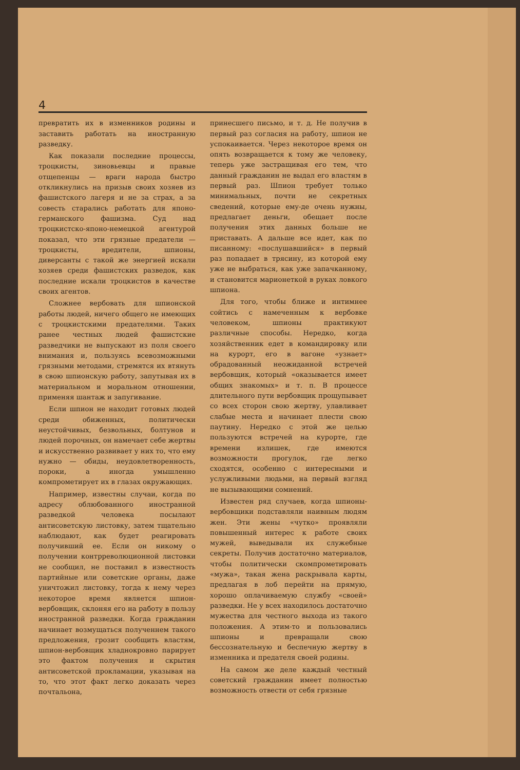4
превратить их в изменников родины и заставить работать на иностранную разведку.
Как показали последние процессы, троцкисты, зиновьевцы и правые отщепенцы — враги народа быстро откликнулись на призыв своих хозяев из фашистского лагеря и не за страх, а за совесть старались работать для японо-германского фашизма. Суд над троцкистско-японо-немецкой агентурой показал, что эти грязные предатели — троцкисты, вредители, шпионы, диверсанты с такой же энергией искали хозяев среди фашистских разведок, как последние искали троцкистов в качестве своих агентов.
Сложнее вербовать для шпионской работы людей, ничего общего не имеющих с троцкистскими предателями. Таких ранее честных людей фашистские разведчики не выпускают из поля своего внимания и, пользуясь всевозможными грязными методами, стремятся их втянуть в свою шпионскую работу, запутывая их в материальном и моральном отношении, применяя шантаж и запугивание.
Если шпион не находит готовых людей среди обиженных, политически неустойчивых, безвольных, болтунов и людей порочных, он намечает себе жертвы и искусственно развивает у них то, что ему нужно — обиды, неудовлетворенность, пороки, а иногда умышленно компрометирует их в глазах окружающих.
Например, известны случаи, когда по адресу облюбованного иностранной разведкой человека посылают антисоветскую листовку, затем тщательно наблюдают, как будет реагировать получивший ее. Если он никому о получении контрреволюционной листовки не сообщил, не поставил в известность партийные или советские органы, даже уничтожил листовку, тогда к нему через некоторое время является шпион-вербовщик, склоняя его на работу в пользу иностранной разведки. Когда гражданин начинает возмущаться полученнем такого предложения, грозит сообщить властям, шпион-вербовщик хладнокровно парирует это фактом получения и скрытия антисоветской прокламации, указывая на то, что этот факт легко доказать через почтальона,
принесшего письмо, и т. д. Не получив в первый раз согласия на работу, шпион не успокаивается. Через некоторое время он опять возвращается к тому же человеку, теперь уже застращивая его тем, что данный гражданин не выдал его властям в первый раз. Шпион требует только минимальных, почти не секретных сведений, которые ему-де очень нужны, предлагает деньги, обещает после получения этих данных больше не приставать. А дальше все идет, как по писанному: «послушавшийся» в первый раз попадает в трясину, из которой ему уже не выбраться, как уже запачканному, и становится марионеткой в руках ловкого шпиона.
Для того, чтобы ближе и интимнее сойтись с намеченным к вербовке человеком, шпионы практикуют различные способы. Нередко, когда хозяйственник едет в командировку или на курорт, его в вагоне «узнает» обрадованный неожиданной встречей вербовщик, который «оказывается имеет общих знакомых» и т. п. В процессе длительного пути вербовщик прощупывает со всех сторон свою жертву, улавливает слабые места и начинает плести свою паутину. Нередко с этой же целью пользуются встречей на курорте, где времени излишек, где имеются возможности прогулок, где легко сходятся, особенно с интересными и услужливыми людьми, на первый взгляд не вызывающими сомнений.
Известен ряд случаев, когда шпионы-вербовщики подставляли наивным людям жен. Эти жены «чутко» проявляли повышенный интерес к работе своих мужей, выведывали их служебные секреты. Получив достаточно материалов, чтобы политически скомпрометировать «мужа», такая жена раскрывала карты, предлагая в лоб перейти на прямую, хорошо оплачиваемую службу «своей» разведки. Не у всех находилось достаточно мужества для честного выхода из такого положения. А этим-то и пользовались шпионы и превращали свою бессознательную и беспечную жертву в изменника и предателя своей родины.
На самом же деле каждый честный советский гражданин имеет полностью возможность отвести от себя грязные